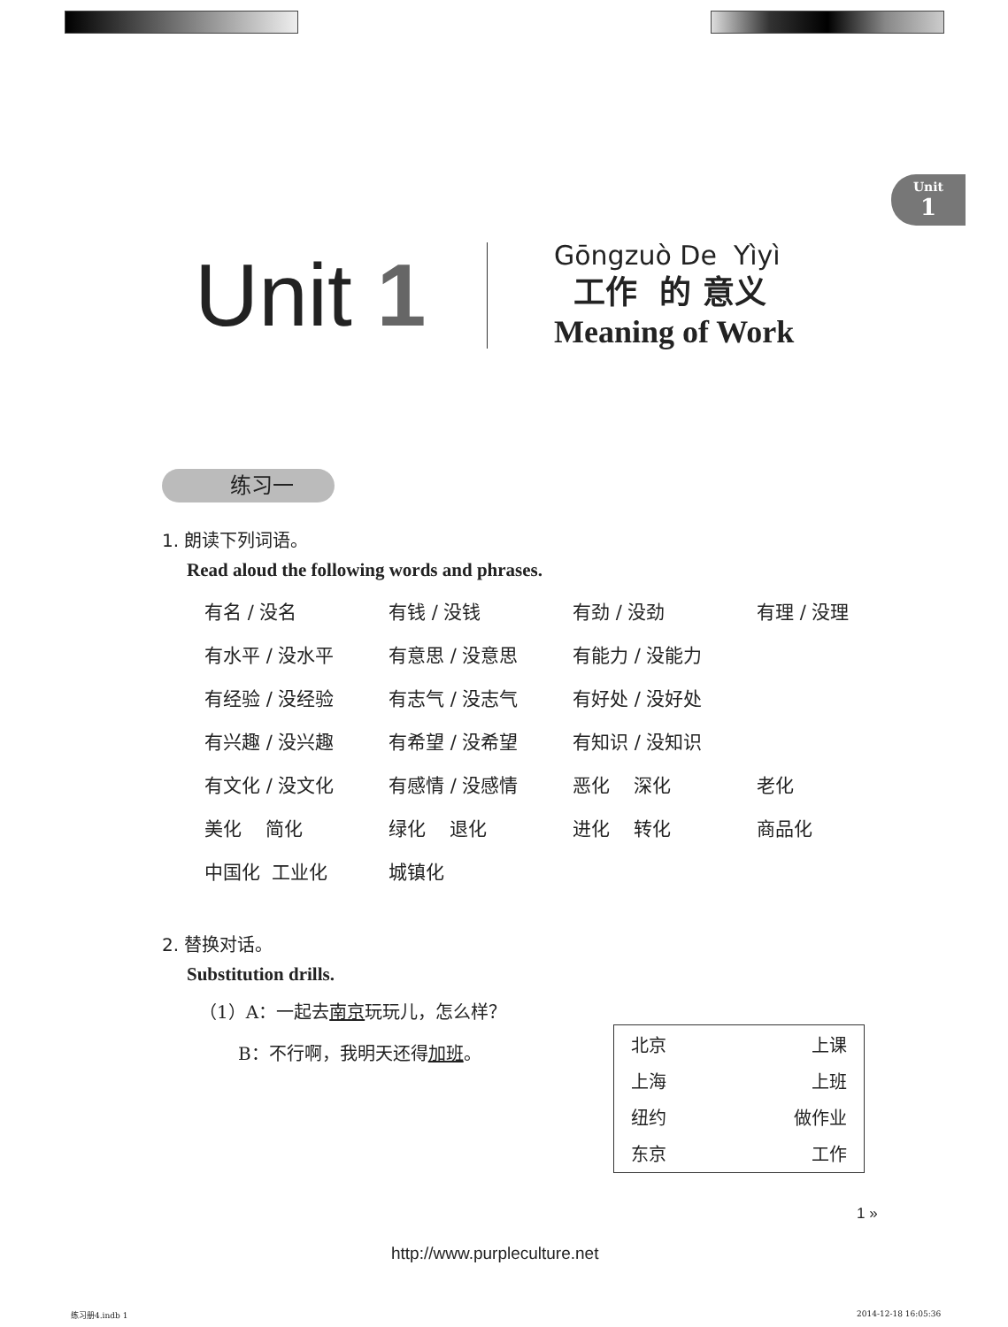Unit
1
Unit 1
Gōngzuò De Yìyì
工作 的 意义
Meaning of Work
练习一
1. 朗读下列词语。
Read aloud the following words and phrases.
| 有名 / 没名 | 有钱 / 没钱 | 有劲 / 没劲 | 有理 / 没理 |
| 有水平 / 没水平 | 有意思 / 没意思 | 有能力 / 没能力 | |
| 有经验 / 没经验 | 有志气 / 没志气 | 有好处 / 没好处 | |
| 有兴趣 / 没兴趣 | 有希望 / 没希望 | 有知识 / 没知识 | |
| 有文化 / 没文化 | 有感情 / 没感情 | 恶化 深化 | 老化 |
| 美化 简化 | 绿化 退化 | 进化 转化 | 商品化 |
| 中国化 工业化 | 城镇化 | | |
2. 替换对话。
Substitution drills.
（1）A：一起去南京玩玩儿，怎么样？
B：不行啊，我明天还得加班。
| 北京 | 上课 |
| 上海 | 上班 |
| 纽约 | 做作业 |
| 东京 | 工作 |
1 »
http://www.purpleculture.net
练习册4.indb 1 2014-12-18 16:05:36